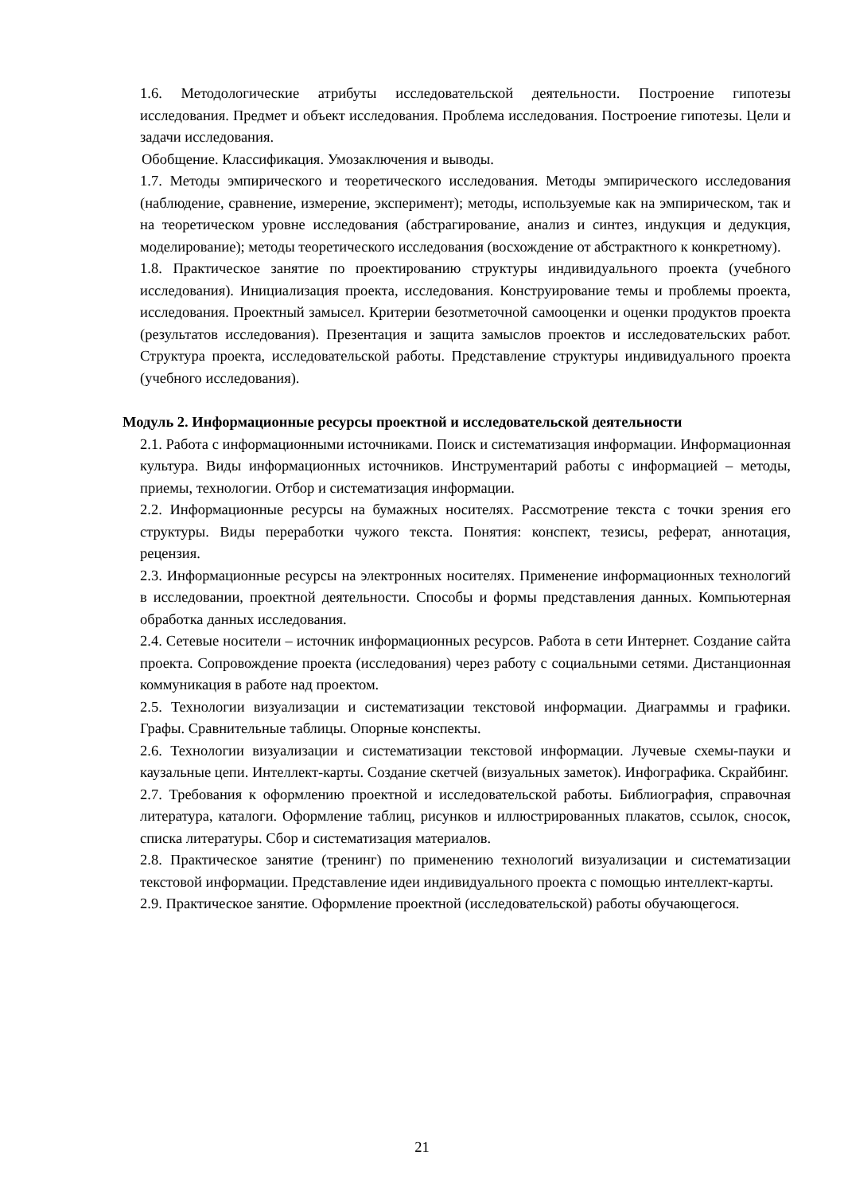1.6. Методологические атрибуты исследовательской деятельности. Построение гипотезы исследования. Предмет и объект исследования. Проблема исследования. Построение гипотезы. Цели и задачи исследования.
Обобщение. Классификация. Умозаключения и выводы.
1.7. Методы эмпирического и теоретического исследования. Методы эмпирического исследования (наблюдение, сравнение, измерение, эксперимент); методы, используемые как на эмпирическом, так и на теоретическом уровне исследования (абстрагирование, анализ и синтез, индукция и дедукция, моделирование); методы теоретического исследования (восхождение от абстрактного к конкретному).
1.8. Практическое занятие по проектированию структуры индивидуального проекта (учебного исследования). Инициализация проекта, исследования. Конструирование темы и проблемы проекта, исследования. Проектный замысел. Критерии безотметочной самооценки и оценки продуктов проекта (результатов исследования). Презентация и защита замыслов проектов и исследовательских работ. Структура проекта, исследовательской работы. Представление структуры индивидуального проекта (учебного исследования).
Модуль 2. Информационные ресурсы проектной и исследовательской деятельности
2.1. Работа с информационными источниками. Поиск и систематизация информации. Информационная культура. Виды информационных источников. Инструментарий работы с информацией – методы, приемы, технологии. Отбор и систематизация информации.
2.2. Информационные ресурсы на бумажных носителях. Рассмотрение текста с точки зрения его структуры. Виды переработки чужого текста. Понятия: конспект, тезисы, реферат, аннотация, рецензия.
2.3. Информационные ресурсы на электронных носителях. Применение информационных технологий в исследовании, проектной деятельности. Способы и формы представления данных. Компьютерная обработка данных исследования.
2.4. Сетевые носители – источник информационных ресурсов. Работа в сети Интернет. Создание сайта проекта. Сопровождение проекта (исследования) через работу с социальными сетями. Дистанционная коммуникация в работе над проектом.
2.5. Технологии визуализации и систематизации текстовой информации. Диаграммы и графики. Графы. Сравнительные таблицы. Опорные конспекты.
2.6. Технологии визуализации и систематизации текстовой информации. Лучевые схемы-пауки и каузальные цепи. Интеллект-карты. Создание скетчей (визуальных заметок). Инфографика. Скрайбинг.
2.7. Требования к оформлению проектной и исследовательской работы. Библиография, справочная литература, каталоги. Оформление таблиц, рисунков и иллюстрированных плакатов, ссылок, сносок, списка литературы. Сбор и систематизация материалов.
2.8. Практическое занятие (тренинг) по применению технологий визуализации и систематизации текстовой информации. Представление идеи индивидуального проекта с помощью интеллект-карты.
2.9. Практическое занятие. Оформление проектной (исследовательской) работы обучающегося.
21